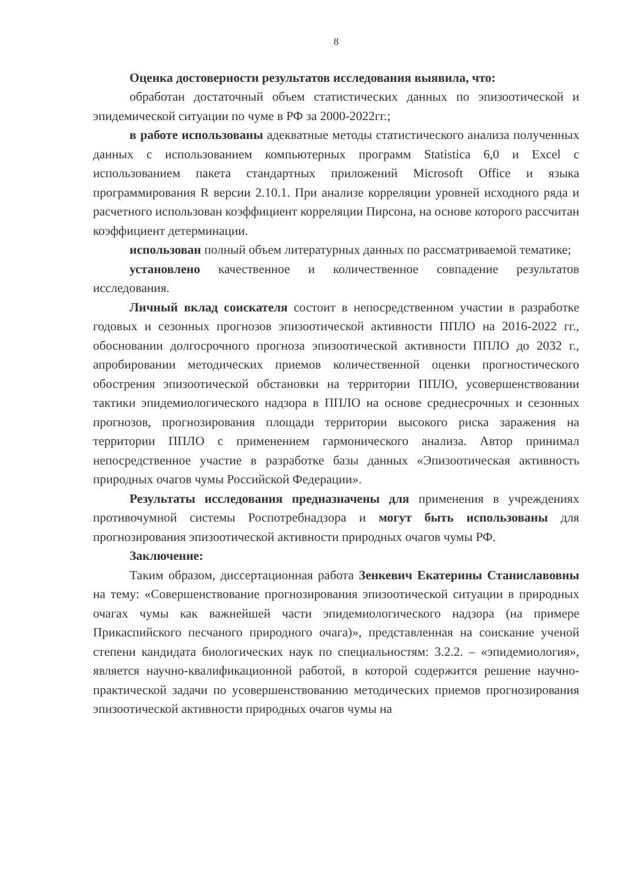8
Оценка достоверности результатов исследования выявила, что:
обработан достаточный объем статистических данных по эпизоотической и эпидемической ситуации по чуме в РФ за 2000-2022гг.;
в работе использованы адекватные методы статистического анализа полученных данных с использованием компьютерных программ Statistica 6,0 и Excel с использованием пакета стандартных приложений Microsoft Office и языка программирования R версии 2.10.1. При анализе корреляции уровней исходного ряда и расчетного использован коэффициент корреляции Пирсона, на основе которого рассчитан коэффициент детерминации.
использован полный объем литературных данных по рассматриваемой тематике;
установлено качественное и количественное совпадение результатов исследования.
Личный вклад соискателя состоит в непосредственном участии в разработке годовых и сезонных прогнозов эпизоотической активности ППЛО на 2016-2022 гг., обосновании долгосрочного прогноза эпизоотической активности ППЛО до 2032 г., апробировании методических приемов количественной оценки прогностического обострения эпизоотической обстановки на территории ППЛО, усовершенствовании тактики эпидемиологического надзора в ППЛО на основе среднесрочных и сезонных прогнозов, прогнозирования площади территории высокого риска заражения на территории ППЛО с применением гармонического анализа. Автор принимал непосредственное участие в разработке базы данных «Эпизоотическая активность природных очагов чумы Российской Федерации».
Результаты исследования предназначены для применения в учреждениях противочумной системы Роспотребнадзора и могут быть использованы для прогнозирования эпизоотической активности природных очагов чумы РФ.
Заключение:
Таким образом, диссертационная работа Зенкевич Екатерины Станиславовны на тему: «Совершенствование прогнозирования эпизоотической ситуации в природных очагах чумы как важнейшей части эпидемиологического надзора (на примере Прикаспийского песчаного природного очага)», представленная на соискание ученой степени кандидата биологических наук по специальностям: 3.2.2. – «эпидемиология», является научно-квалификационной работой, в которой содержится решение научно-практической задачи по усовершенствованию методических приемов прогнозирования эпизоотической активности природных очагов чумы на